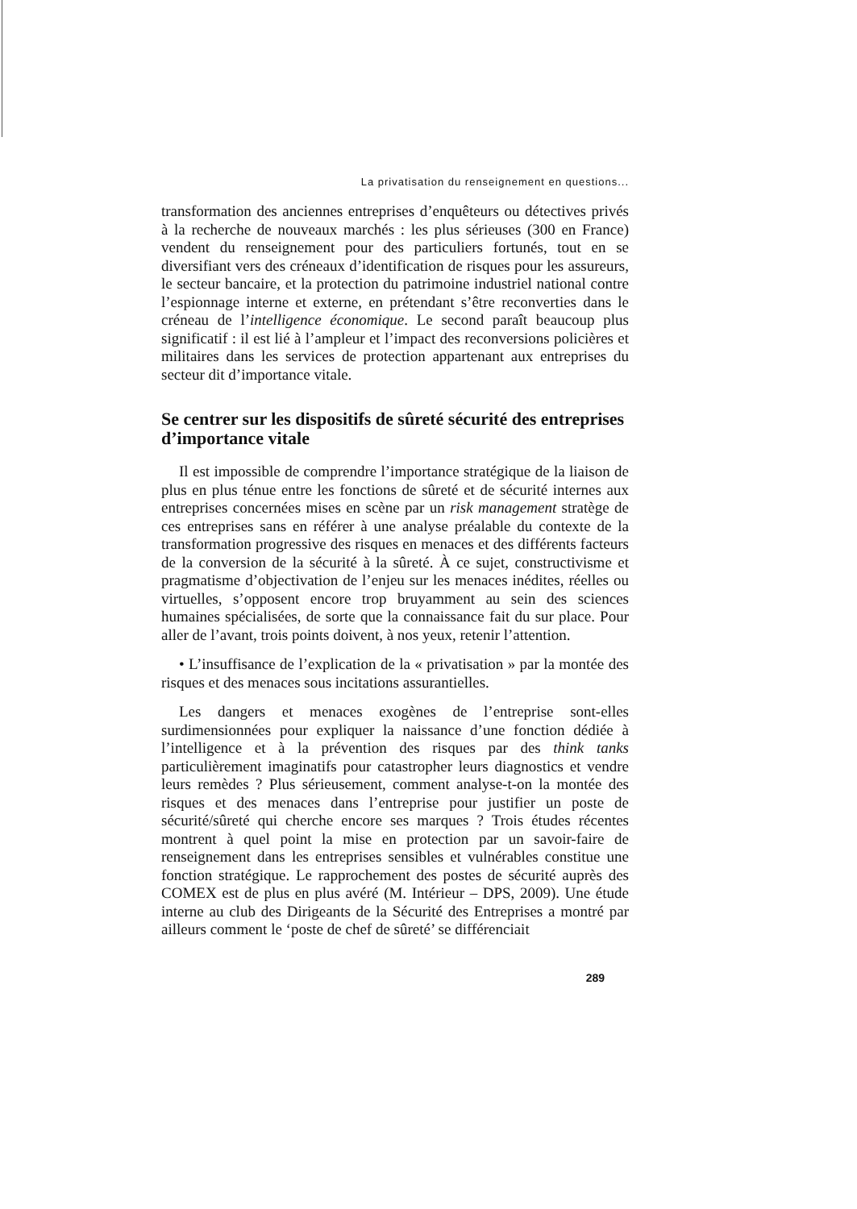La privatisation du renseignement en questions...
transformation des anciennes entreprises d’enquêteurs ou détectives privés à la recherche de nouveaux marchés : les plus sérieuses (300 en France) vendent du renseignement pour des particuliers fortunés, tout en se diversifiant vers des créneaux d’identification de risques pour les assureurs, le secteur bancaire, et la protection du patrimoine industriel national contre l’espionnage interne et externe, en prétendant s’être reconverties dans le créneau de l’intelligence économique. Le second paraît beaucoup plus significatif : il est lié à l’ampleur et l’impact des reconversions policières et militaires dans les services de protection appartenant aux entreprises du secteur dit d’importance vitale.
Se centrer sur les dispositifs de sûreté sécurité des entreprises d’importance vitale
Il est impossible de comprendre l’importance stratégique de la liaison de plus en plus ténue entre les fonctions de sûreté et de sécurité internes aux entreprises concernées mises en scène par un risk management stratège de ces entreprises sans en référer à une analyse préalable du contexte de la transformation progressive des risques en menaces et des différents facteurs de la conversion de la sécurité à la sûreté. À ce sujet, constructivisme et pragmatisme d’objectivation de l’enjeu sur les menaces inédites, réelles ou virtuelles, s’opposent encore trop bruyamment au sein des sciences humaines spécialisées, de sorte que la connaissance fait du sur place. Pour aller de l’avant, trois points doivent, à nos yeux, retenir l’attention.
• L’insuffisance de l’explication de la « privatisation » par la montée des risques et des menaces sous incitations assurantielles.
Les dangers et menaces exogènes de l’entreprise sont-elles surdimensionnées pour expliquer la naissance d’une fonction dédiée à l’intelligence et à la prévention des risques par des think tanks particulièrement imaginatifs pour catastropher leurs diagnostics et vendre leurs remèdes ? Plus sérieusement, comment analyse-t-on la montée des risques et des menaces dans l’entreprise pour justifier un poste de sécurité/sûreté qui cherche encore ses marques ? Trois études récentes montrent à quel point la mise en protection par un savoir-faire de renseignement dans les entreprises sensibles et vulnérables constitue une fonction stratégique. Le rapprochement des postes de sécurité auprès des COMEX est de plus en plus avéré (M. Intérieur – DPS, 2009). Une étude interne au club des Dirigeants de la Sécurité des Entreprises a montré par ailleurs comment le ‘poste de chef de sûreté’ se différenciait
289